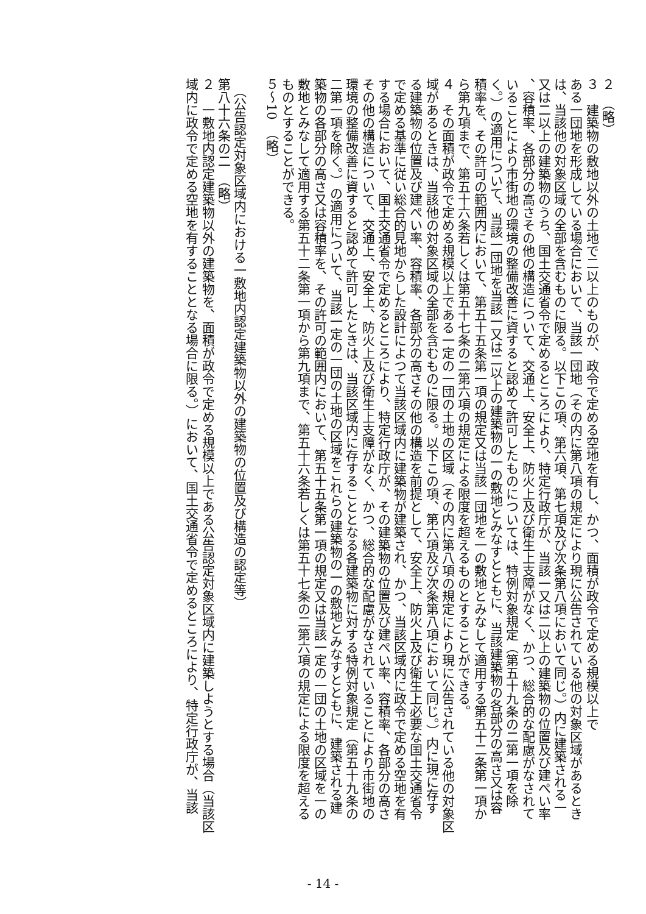２　（略）
３　建築物の敷地以外の土地で二以上のものが、政令で定める空地を有し、かつ、面積が政令で定める規模以上で
ある一団地を形成している場合において、当該一団地（その内に第八項の規定により現に公告されている他の対象区域があるとき
は、当該他の対象区域の全部を含むものに限る。以下この項、第六項、第七項及び次条第八項において同じ。）内に建築される一
又は二以上の建築物のうち、国土交通省令で定めるところにより、特定行政庁が、当該一又は二以上の建築物の位置及び建ぺい率
、容積率、各部分の高さその他の構造について、交通上、安全上、防火上及び衛生上支障がなく、かつ、総合的な配慮がなされて
いることにより市街地の環境の整備改善に資すると認めて許可したものについては、特例対象規定（第五十九条の二第一項を除
く。）の適用について、当該一団地を当該一又は二以上の建築物の一の敷地とみなすとともに、当該建築物の各部分の高さ又は容
積率を、その許可の範囲内において、第五十五条第一項の規定又は当該一団地を一の敷地とみなして適用する第五十二条第一項か
ら第九項まで、第五十六条若しくは第五十七条の二第六項の規定による限度を超えるものとすることができる。
４　その面積が政令で定める規模以上である一定の一団の土地の区域（その内に第八項の規定により現に公告されている他の対象区
域があるときは、当該他の対象区域の全部を含むものに限る。以下この項、第六項及び次条第八項において同じ。）内に現に存す
る建築物の位置及び建ぺい率、容積率、各部分の高さその他の構造を前提として、安全上、防火上及び衛生上必要な国土交通省令
で定める基準に従い総合的見地からした設計によつて当該区域内に建築物が建築され、かつ、当該区域内に政令で定める空地を有
する場合において、国土交通省令で定めるところにより、特定行政庁が、その建築物の位置及び建ぺい率、容積率、各部分の高さ
その他の構造について、交通上、安全上、防火上及び衛生上支障がなく、かつ、総合的な配慮がなされていることにより市街地の
環境の整備改善に資すると認めて許可したときは、当該区域内に存することとなる各建築物に対する特例対象規定（第五十九条の
二第一項を除く。）の適用について、当該一定の一団の土地の区域をこれらの建築物の一の敷地とみなすとともに、建築される建
築物の各部分の高さ又は容積率を、その許可の範囲内において、第五十五条第一項の規定又は当該一定の一団の土地の区域を一の
敷地とみなして適用する第五十二条第一項から第九項まで、第五十六条若しくは第五十七条の二第六項の規定による限度を超える
ものとすることができる。
５～10　（略）
​
　（公告認定対象区域内における一敷地内認定建築物以外の建築物の位置及び構造の認定等）
第八十六条の二　（略）
２　一敷地内認定建築物以外の建築物を、面積が政令で定める規模以上である公告認定対象区域内に建築しようとする場合（当該区
域内に政令で定める空地を有することとなる場合に限る。）において、国土交通省令で定めるところにより、特定行政庁が、当該
- 14 -